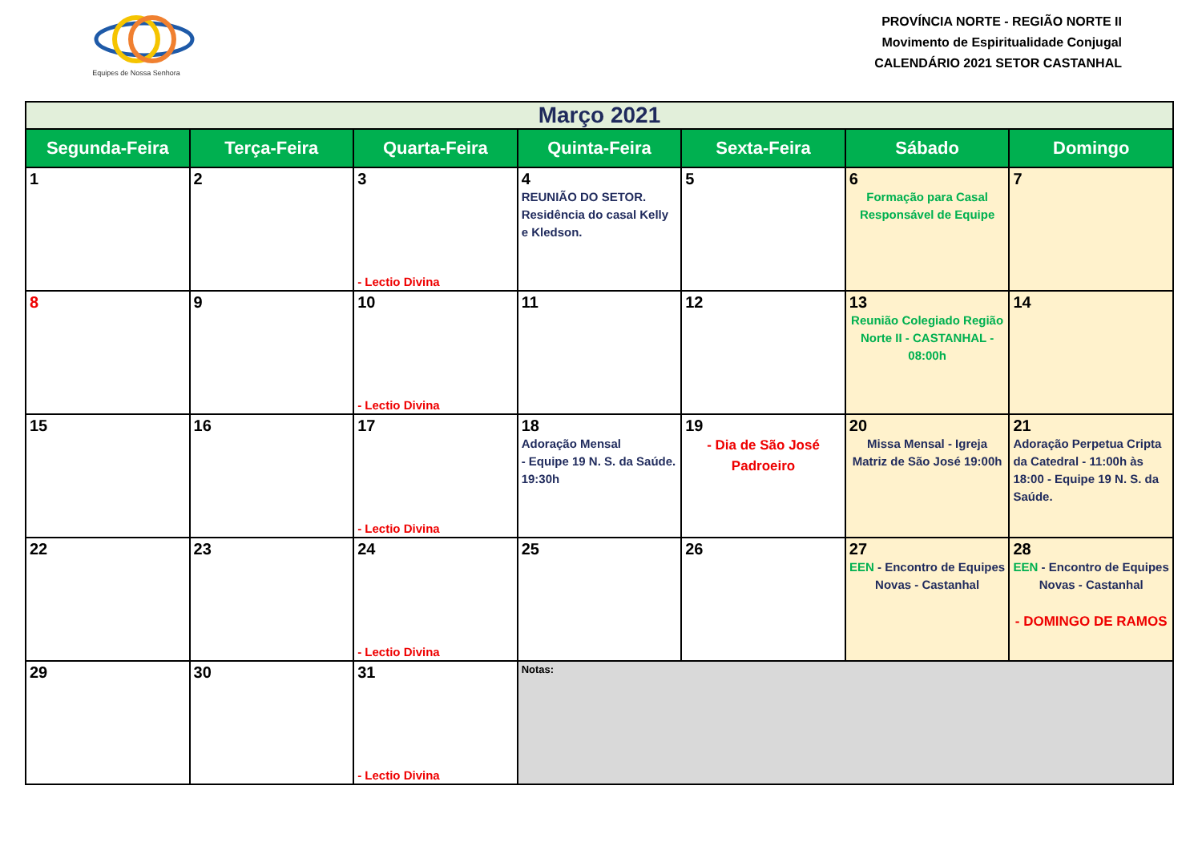Equipes de Nossa Senhora
PROVÍNCIA NORTE - REGIÃO NORTE II
Movimento de Espiritualidade Conjugal
CALENDÁRIO 2021 SETOR CASTANHAL
| Março 2021 | | | | | | |
| Segunda-Feira | Terça-Feira | Quarta-Feira | Quinta-Feira | Sexta-Feira | Sábado | Domingo |
| 1 | 2 | 3 - Lectio Divina | 4 REUNIÃO DO SETOR. Residência do casal Kelly e Kledson. | 5 | 6 Formação para Casal Responsável de Equipe | 7 |
| 8 | 9 | 10 - Lectio Divina | 11 | 12 | 13 Reunião Colegiado Região Norte II - CASTANHAL - 08:00h | 14 |
| 15 | 16 | 17 - Lectio Divina | 18 Adoração Mensal - Equipe 19 N. S. da Saúde. 19:30h | 19 - Dia de São José Padroeiro | 20 Missa Mensal - Igreja Matriz de São José 19:00h | 21 Adoração Perpetua Cripta da Catedral - 11:00h às 18:00 - Equipe 19 N. S. da Saúde. |
| 22 | 23 | 24 - Lectio Divina | 25 | 26 | 27 EEN - Encontro de Equipes Novas - Castanhal | 28 EEN - Encontro de Equipes Novas - Castanhal - DOMINGO DE RAMOS |
| 29 | 30 | 31 - Lectio Divina | Notas: | | | |